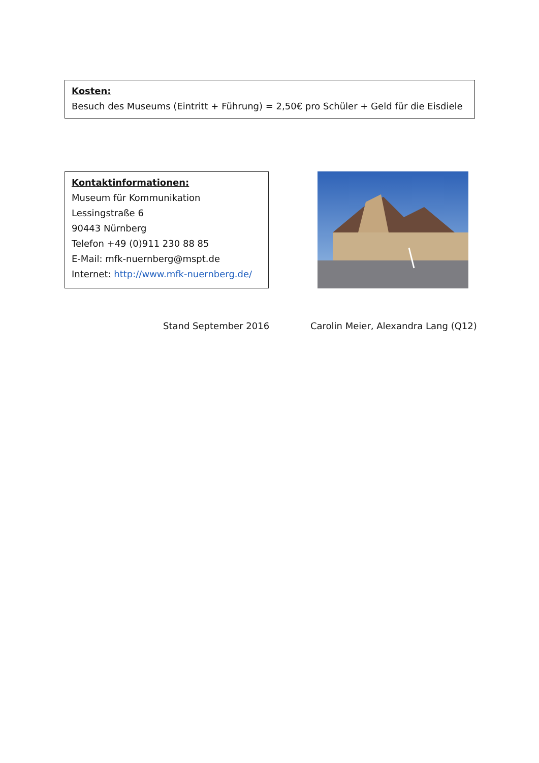Kosten:
Besuch des Museums (Eintritt + Führung) = 2,50€ pro Schüler + Geld für die Eisdiele
Kontaktinformationen:
Museum für Kommunikation
Lessingstraße 6
90443 Nürnberg
Telefon +49 (0)911 230 88 85
E-Mail: mfk-nuernberg@mspt.de
Internet: http://www.mfk-nuernberg.de/
Stand September 2016 Carolin Meier, Alexandra Lang (Q12)